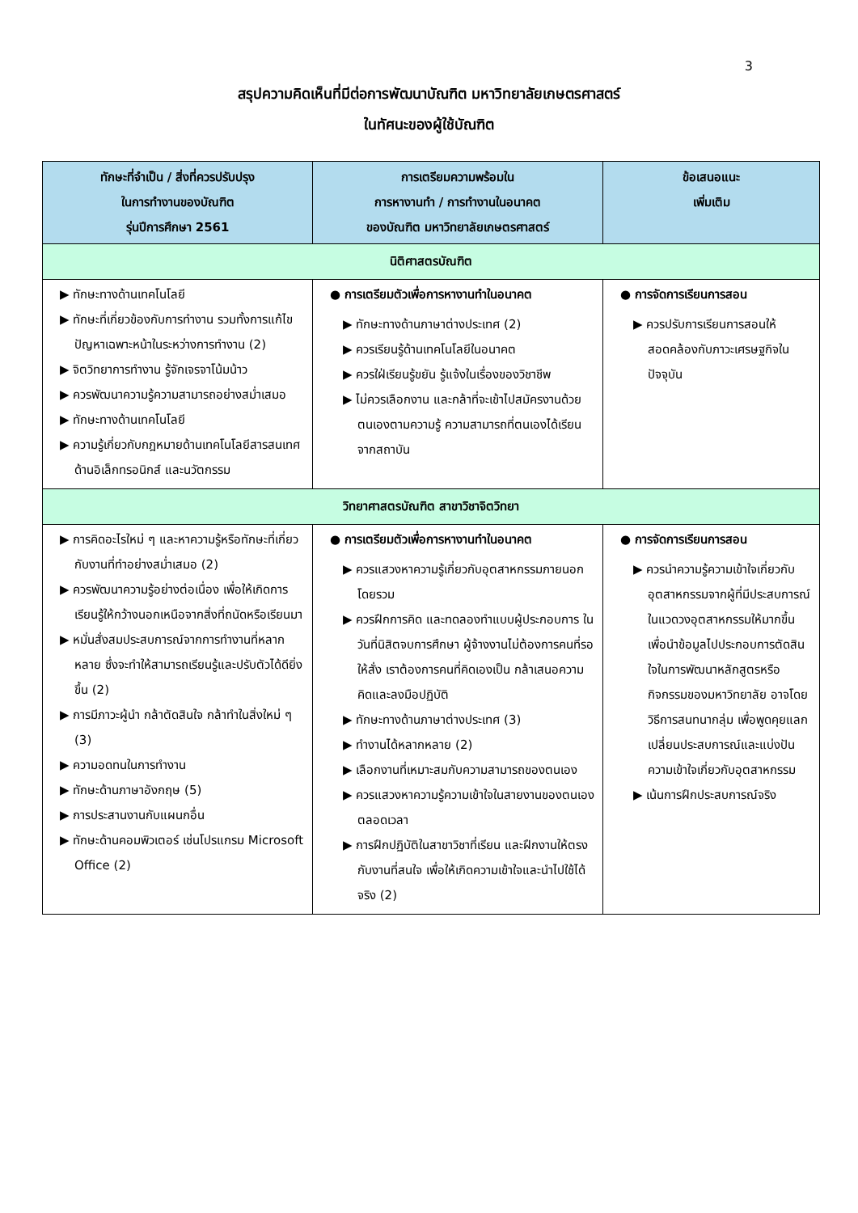3
สรุปความคิดเห็นที่มีต่อการพัฒนาบัณฑิต มหาวิทยาลัยเกษตรศาสตร์
ในทัศนะของผู้ใช้บัณฑิต
| ทักษะที่จำเป็น / สิ่งที่ควรปรับปรุง ในการทำงานของบัณฑิต รุ่นปีการศึกษา 2561 | การเตรียมความพร้อมใน การหางานทำ / การทำงานในอนาคต ของบัณฑิต มหาวิทยาลัยเกษตรศาสตร์ | ข้อเสนอแนะ เพิ่มเติม |
| --- | --- | --- |
| นิติศาสตรบัณฑิต | | |
| ▶ ทักษะทางด้านเทคโนโลยี ▶ ทักษะที่เกี่ยวข้องกับการทำงาน รวมทั้งการแก้ไขปัญหาเฉพาะหน้าในระหว่างการทำงาน (2) ▶ จิตวิทยาการทำงาน รู้จักเจรจาโน้มน้าว ▶ ควรพัฒนาความรู้ความสามารถอย่างสม่ำเสมอ ▶ ทักษะทางด้านเทคโนโลยี ▶ ความรู้เกี่ยวกับกฎหมายด้านเทคโนโลยีสารสนเทศ ด้านอิเล็กทรอนิกส์ และนวัตกรรม | ● การเตรียมตัวเพื่อการหางานทำในอนาคต ▶ ทักษะทางด้านภาษาต่างประเทศ (2) ▶ ควรเรียนรู้ด้านเทคโนโลยีในอนาคต ▶ ควรใฝ่เรียนรู้ขยัน รู้แจ้งในเรื่องของวิชาชีพ ▶ ไม่ควรเลือกงาน และกล้าที่จะเข้าไปสมัครงานด้วยตนเองตามความรู้ ความสามารถที่ตนเองได้เรียนจากสถาบัน | ● การจัดการเรียนการสอน ▶ ควรปรับการเรียนการสอนให้สอดคล้องกับภาวะเศรษฐกิจในปัจจุบัน |
| วิทยาศาสตรบัณฑิต สาขาวิชาจิตวิทยา | | |
| ▶ การคิดอะไรใหม่ ๆ และหาความรู้หรือทักษะที่เกี่ยวกับงานที่ทำอย่างสม่ำเสมอ (2) ▶ ควรพัฒนาความรู้อย่างต่อเนื่อง เพื่อให้เกิดการเรียนรู้ให้กว้างนอกเหนือจากสิ่งที่ถนัดหรือเรียนมา ▶ หมั่นสั่งสมประสบการณ์จากการทำงานที่หลากหลาย ซึ่งจะทำให้สามารถเรียนรู้และปรับตัวได้ดียิ่งขึ้น (2) ▶ การมีภาวะผู้นำ กล้าตัดสินใจ กล้าทำในสิ่งใหม่ ๆ (3) ▶ ความอดทนในการทำงาน ▶ ทักษะด้านภาษาอังกฤษ (5) ▶ การประสานงานกับแผนกอื่น ▶ ทักษะด้านคอมพิวเตอร์ เช่นโปรแกรม Microsoft Office (2) | ● การเตรียมตัวเพื่อการหางานทำในอนาคต ▶ ควรแสวงหาความรู้เกี่ยวกับอุตสาหกรรมภายนอกโดยรวม ▶ ควรฝึกการคิด และทดลองทำแบบผู้ประกอบการ ในวันที่นิสิตจบการศึกษา ผู้จ้างงานไม่ต้องการคนที่รอให้สั่ง เราต้องการคนที่คิดเองเป็น กล้าเสนอความคิดและลงมือปฏิบัติ ▶ ทักษะทางด้านภาษาต่างประเทศ (3) ▶ ทำงานได้หลากหลาย (2) ▶ เลือกงานที่เหมาะสมกับความสามารถของตนเอง ▶ ควรแสวงหาความรู้ความเข้าใจในสายงานของตนเองตลอดเวลา ▶ การฝึกปฏิบัติในสาขาวิชาที่เรียน และฝึกงานให้ตรงกับงานที่สนใจ เพื่อให้เกิดความเข้าใจและนำไปใช้ได้จริง (2) | ● การจัดการเรียนการสอน ▶ ควรนำความรู้ความเข้าใจเกี่ยวกับอุตสาหกรรมจากผู้ที่มีประสบการณ์ในแวดวงอุตสาหกรรมให้มากขึ้น เพื่อนำข้อมูลไปประกอบการตัดสินใจในการพัฒนาหลักสูตรหรือกิจกรรมของมหาวิทยาลัย อาจโดยวิธีการสนทนากลุ่ม เพื่อพูดคุยแลกเปลี่ยนประสบการณ์และแบ่งปันความเข้าใจเกี่ยวกับอุตสาหกรรม ▶ เน้นการฝึกประสบการณ์จริง |